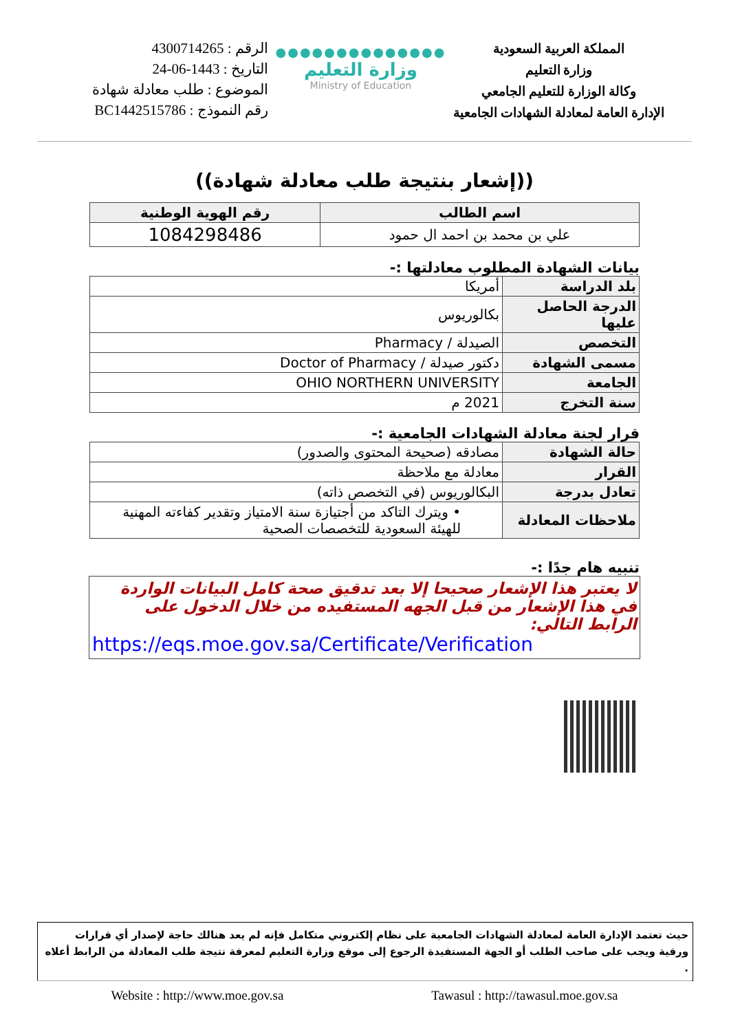المملكة العربية السعودية
وزارة التعليم
وكالة الوزارة للتعليم الجامعي
الإدارة العامة لمعادلة الشهادات الجامعية
●●●●●●●●●●●●●●
وزارة التعليم
Ministry of Education
الرقم : 4300714265
التاريخ : 1443-06-24
الموضوع : طلب معادلة شهادة
رقم النموذج : BC1442515786
((إشعار بنتيجة طلب معادلة شهادة))
| اسم الطالب | رقم الهوية الوطنية |
| --- | --- |
| علي بن محمد بن احمد ال حمود | 1084298486 |
بيانات الشهادة المطلوب معادلتها :-
| بلد الدراسة | أمريكا |
| الدرجة الحاصل عليها | بكالوريوس |
| التخصص | الصيدلة / Pharmacy |
| مسمى الشهادة | دكتور صيدلة / Doctor of Pharmacy |
| الجامعة | OHIO NORTHERN UNIVERSITY |
| سنة التخرج | 2021 م |
قرار لجنة معادلة الشهادات الجامعية :-
| حالة الشهادة | مصادقه (صحيحة المحتوى والصدور) |
| القرار | معادلة مع ملاحظة |
| تعادل بدرجة | البكالوريوس (في التخصص ذاته) |
| ملاحظات المعادلة | • ويترك التاكد من أجتيازة سنة الامتياز وتقدير كفاءته المهنية للهيئة السعودية للتخصصات الصحية |
تنبيه هام جدًا :-
لا يعتبر هذا الإشعار صحيحا إلا بعد تدقيق صحة كامل البيانات الواردة في هذا الإشعار من قبل الجهه المستفيده من خلال الدخول على الرابط التالي:
https://eqs.moe.gov.sa/Certificate/Verification
حيث تعتمد الإدارة العامة لمعادلة الشهادات الجامعية على نظام إلكتروني متكامل فإنه لم يعد هنالك حاجة لإصدار أي قرارات ورقية ويجب على صاحب الطلب أو الجهة المستفيدة الرجوع إلى موقع وزارة التعليم لمعرفة نتيجة طلب المعادلة من الرابط أعلاه .
Website : http://www.moe.gov.sa Tawasul : http://tawasul.moe.gov.sa